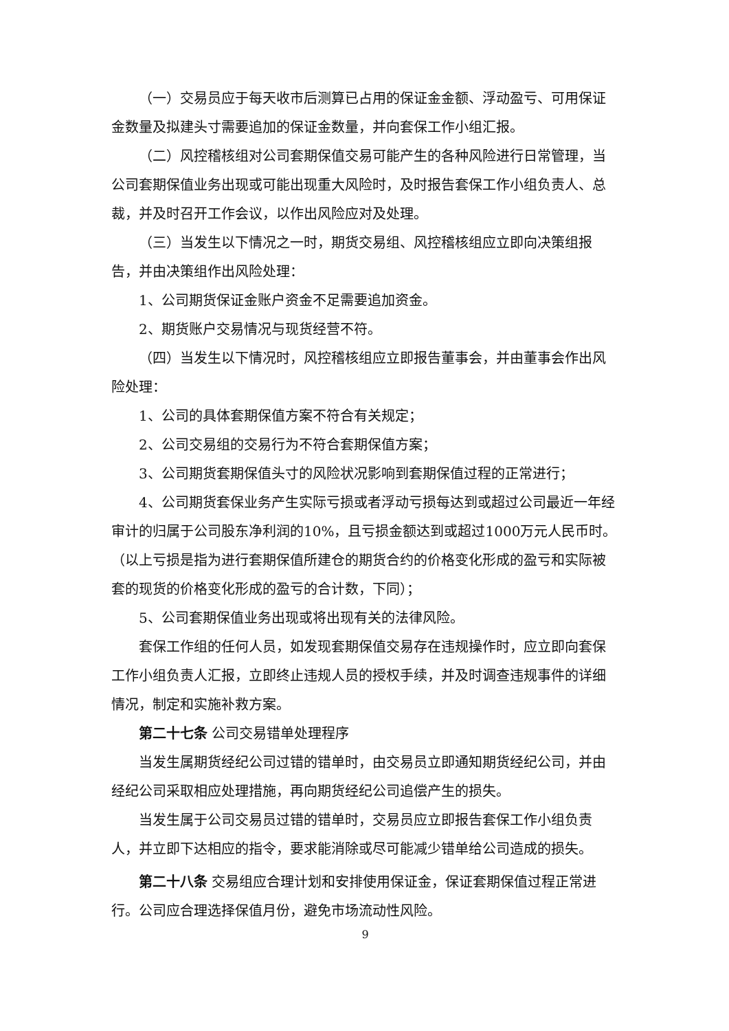（一）交易员应于每天收市后测算已占用的保证金金额、浮动盈亏、可用保证金数量及拟建头寸需要追加的保证金数量，并向套保工作小组汇报。
（二）风控稽核组对公司套期保值交易可能产生的各种风险进行日常管理，当公司套期保值业务出现或可能出现重大风险时，及时报告套保工作小组负责人、总裁，并及时召开工作会议，以作出风险应对及处理。
（三）当发生以下情况之一时，期货交易组、风控稽核组应立即向决策组报告，并由决策组作出风险处理：
1、公司期货保证金账户资金不足需要追加资金。
2、期货账户交易情况与现货经营不符。
（四）当发生以下情况时，风控稽核组应立即报告董事会，并由董事会作出风险处理：
1、公司的具体套期保值方案不符合有关规定；
2、公司交易组的交易行为不符合套期保值方案；
3、公司期货套期保值头寸的风险状况影响到套期保值过程的正常进行；
4、公司期货套保业务产生实际亏损或者浮动亏损每达到或超过公司最近一年经审计的归属于公司股东净利润的10%，且亏损金额达到或超过1000万元人民币时。（以上亏损是指为进行套期保值所建仓的期货合约的价格变化形成的盈亏和实际被套的现货的价格变化形成的盈亏的合计数，下同）；
5、公司套期保值业务出现或将出现有关的法律风险。
套保工作组的任何人员，如发现套期保值交易存在违规操作时，应立即向套保工作小组负责人汇报，立即终止违规人员的授权手续，并及时调查违规事件的详细情况，制定和实施补救方案。
第二十七条 公司交易错单处理程序
当发生属期货经纪公司过错的错单时，由交易员立即通知期货经纪公司，并由经纪公司采取相应处理措施，再向期货经纪公司追偿产生的损失。
当发生属于公司交易员过错的错单时，交易员应立即报告套保工作小组负责人，并立即下达相应的指令，要求能消除或尽可能减少错单给公司造成的损失。
第二十八条 交易组应合理计划和安排使用保证金，保证套期保值过程正常进行。公司应合理选择保值月份，避免市场流动性风险。
9